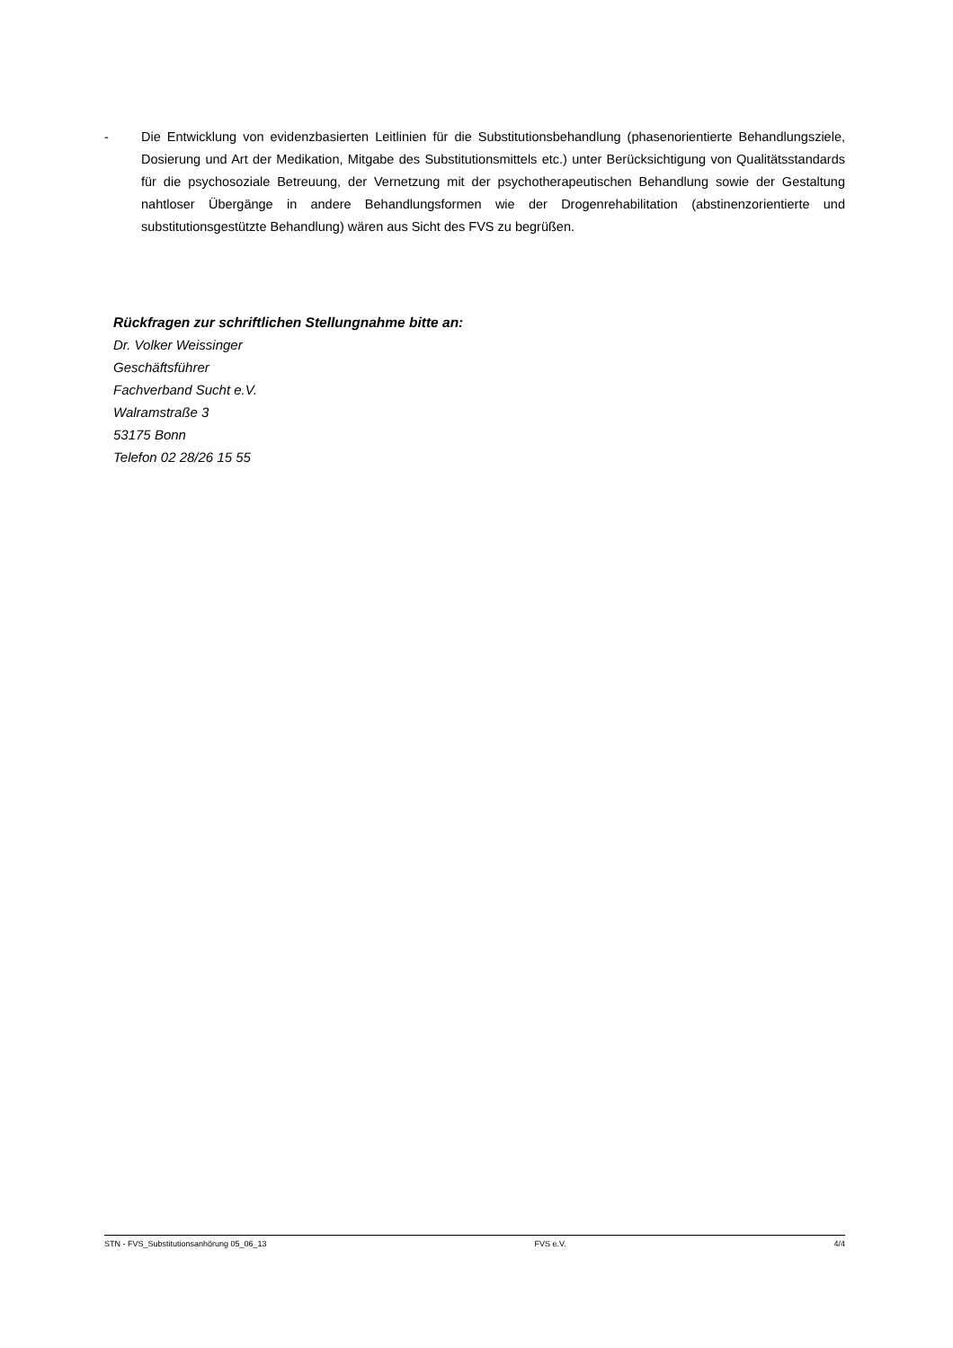- Die Entwicklung von evidenzbasierten Leitlinien für die Substitutionsbehandlung (phasenorientierte Behandlungsziele, Dosierung und Art der Medikation, Mitgabe des Substitutionsmittels etc.) unter Berücksichtigung von Qualitätsstandards für die psychosoziale Betreuung, der Vernetzung mit der psychotherapeutischen Behandlung sowie der Gestaltung nahtloser Übergänge in andere Behandlungsformen wie der Drogenrehabilitation (abstinenzorientierte und substitutionsgestützte Behandlung) wären aus Sicht des FVS zu begrüßen.
Rückfragen zur schriftlichen Stellungnahme bitte an:
Dr. Volker Weissinger
Geschäftsführer
Fachverband Sucht e.V.
Walramstraße 3
53175 Bonn
Telefon 02 28/26 15 55
STN - FVS_Substitutionsanhörung 05_06_13 FVS e.V. 4/4